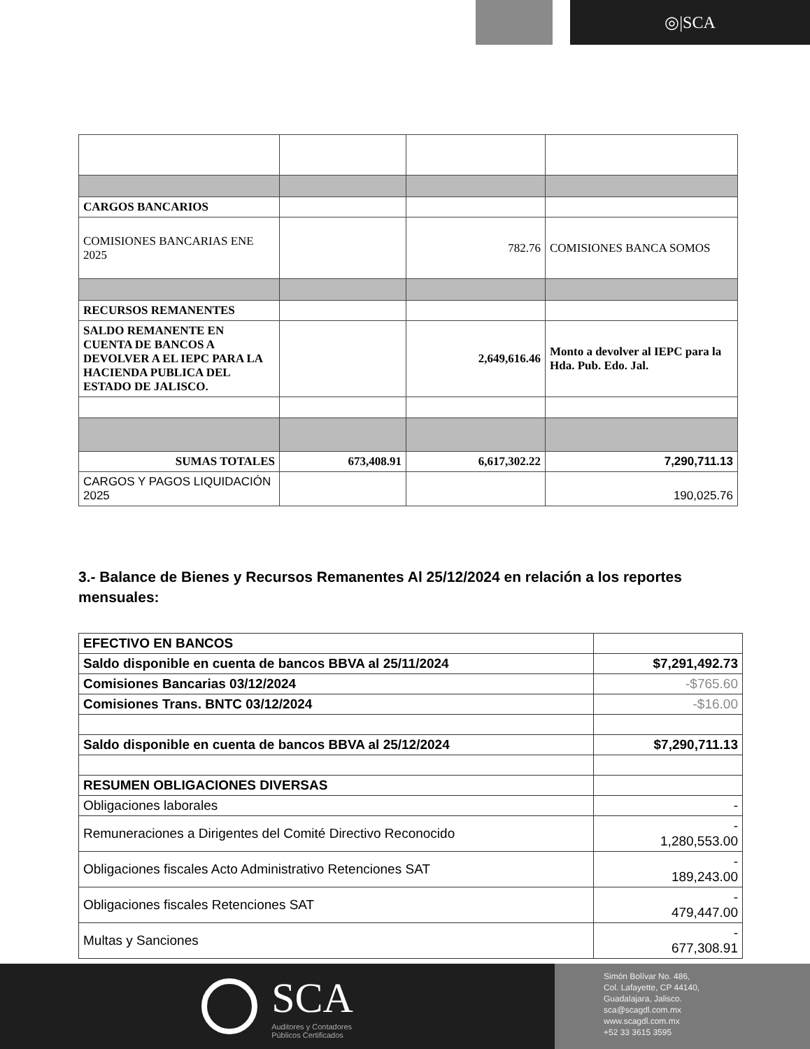◎|SCA
| CARGOS BANCARIOS | | | |
| COMISIONES BANCARIAS ENE 2025 | | 782.76 | COMISIONES BANCA SOMOS |
| RECURSOS REMANENTES | | | |
| SALDO REMANENTE EN CUENTA DE BANCOS A DEVOLVER A EL IEPC PARA LA HACIENDA PUBLICA DEL ESTADO DE JALISCO. | | 2,649,616.46 | Monto a devolver al IEPC para la Hda. Pub. Edo. Jal. |
| SUMAS TOTALES | 673,408.91 | 6,617,302.22 | 7,290,711.13 |
| CARGOS Y PAGOS LIQUIDACIÓN 2025 | | | 190,025.76 |
3.- Balance de Bienes y Recursos Remanentes Al 25/12/2024 en relación a los reportes mensuales:
| EFECTIVO EN BANCOS | |
| Saldo disponible en cuenta de bancos BBVA al 25/11/2024 | $7,291,492.73 |
| Comisiones Bancarias 03/12/2024 | -$765.60 |
| Comisiones Trans. BNTC 03/12/2024 | -$16.00 |
| Saldo disponible en cuenta de bancos BBVA al 25/12/2024 | $7,290,711.13 |
| RESUMEN OBLIGACIONES DIVERSAS | |
| Obligaciones laborales | - |
| Remuneraciones a Dirigentes del Comité Directivo Reconocido | - 1,280,553.00 |
| Obligaciones fiscales Acto Administrativo Retenciones SAT | - 189,243.00 |
| Obligaciones fiscales Retenciones SAT | - 479,447.00 |
| Multas y Sanciones | - 677,308.91 |
SCA
Auditores y Contadores
Públicos Certificados
Simón Bolívar No. 486,
Col. Lafayette, CP 44140,
Guadalajara, Jalisco.
sca@scagdl.com.mx
www.scagdl.com.mx
+52 33 3615 3595